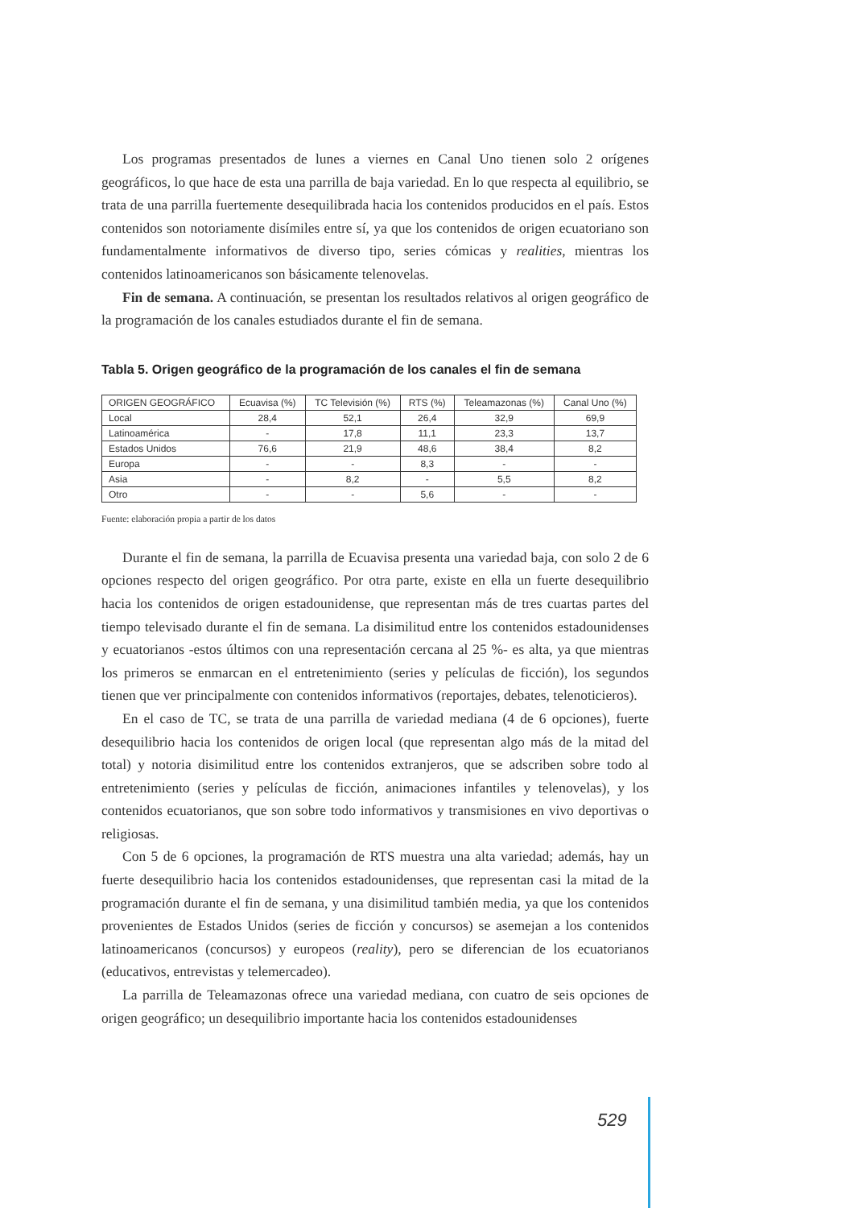Los programas presentados de lunes a viernes en Canal Uno tienen solo 2 orígenes geográficos, lo que hace de esta una parrilla de baja variedad. En lo que respecta al equilibrio, se trata de una parrilla fuertemente desequilibrada hacia los contenidos producidos en el país. Estos contenidos son notoriamente disímiles entre sí, ya que los contenidos de origen ecuatoriano son fundamentalmente informativos de diverso tipo, series cómicas y realities, mientras los contenidos latinoamericanos son básicamente telenovelas.
Fin de semana. A continuación, se presentan los resultados relativos al origen geográfico de la programación de los canales estudiados durante el fin de semana.
Tabla 5. Origen geográfico de la programación de los canales el fin de semana
| ORIGEN GEOGRÁFICO | Ecuavisa (%) | TC Televisión (%) | RTS (%) | Teleamazonas (%) | Canal Uno (%) |
| --- | --- | --- | --- | --- | --- |
| Local | 28,4 | 52,1 | 26,4 | 32,9 | 69,9 |
| Latinoamérica | - | 17,8 | 11,1 | 23,3 | 13,7 |
| Estados Unidos | 76,6 | 21,9 | 48,6 | 38,4 | 8,2 |
| Europa | - | - | 8,3 | - | - |
| Asia | - | 8,2 | - | 5,5 | 8,2 |
| Otro | - | - | 5,6 | - | - |
Fuente: elaboración propia a partir de los datos
Durante el fin de semana, la parrilla de Ecuavisa presenta una variedad baja, con solo 2 de 6 opciones respecto del origen geográfico. Por otra parte, existe en ella un fuerte desequilibrio hacia los contenidos de origen estadounidense, que representan más de tres cuartas partes del tiempo televisado durante el fin de semana. La disimilitud entre los contenidos estadounidenses y ecuatorianos -estos últimos con una representación cercana al 25 %- es alta, ya que mientras los primeros se enmarcan en el entretenimiento (series y películas de ficción), los segundos tienen que ver principalmente con contenidos informativos (reportajes, debates, telenoticieros).
En el caso de TC, se trata de una parrilla de variedad mediana (4 de 6 opciones), fuerte desequilibrio hacia los contenidos de origen local (que representan algo más de la mitad del total) y notoria disimilitud entre los contenidos extranjeros, que se adscriben sobre todo al entretenimiento (series y películas de ficción, animaciones infantiles y telenovelas), y los contenidos ecuatorianos, que son sobre todo informativos y transmisiones en vivo deportivas o religiosas.
Con 5 de 6 opciones, la programación de RTS muestra una alta variedad; además, hay un fuerte desequilibrio hacia los contenidos estadounidenses, que representan casi la mitad de la programación durante el fin de semana, y una disimilitud también media, ya que los contenidos provenientes de Estados Unidos (series de ficción y concursos) se asemejan a los contenidos latinoamericanos (concursos) y europeos (reality), pero se diferencian de los ecuatorianos (educativos, entrevistas y telemercadeo).
La parrilla de Teleamazonas ofrece una variedad mediana, con cuatro de seis opciones de origen geográfico; un desequilibrio importante hacia los contenidos estadounidenses
529